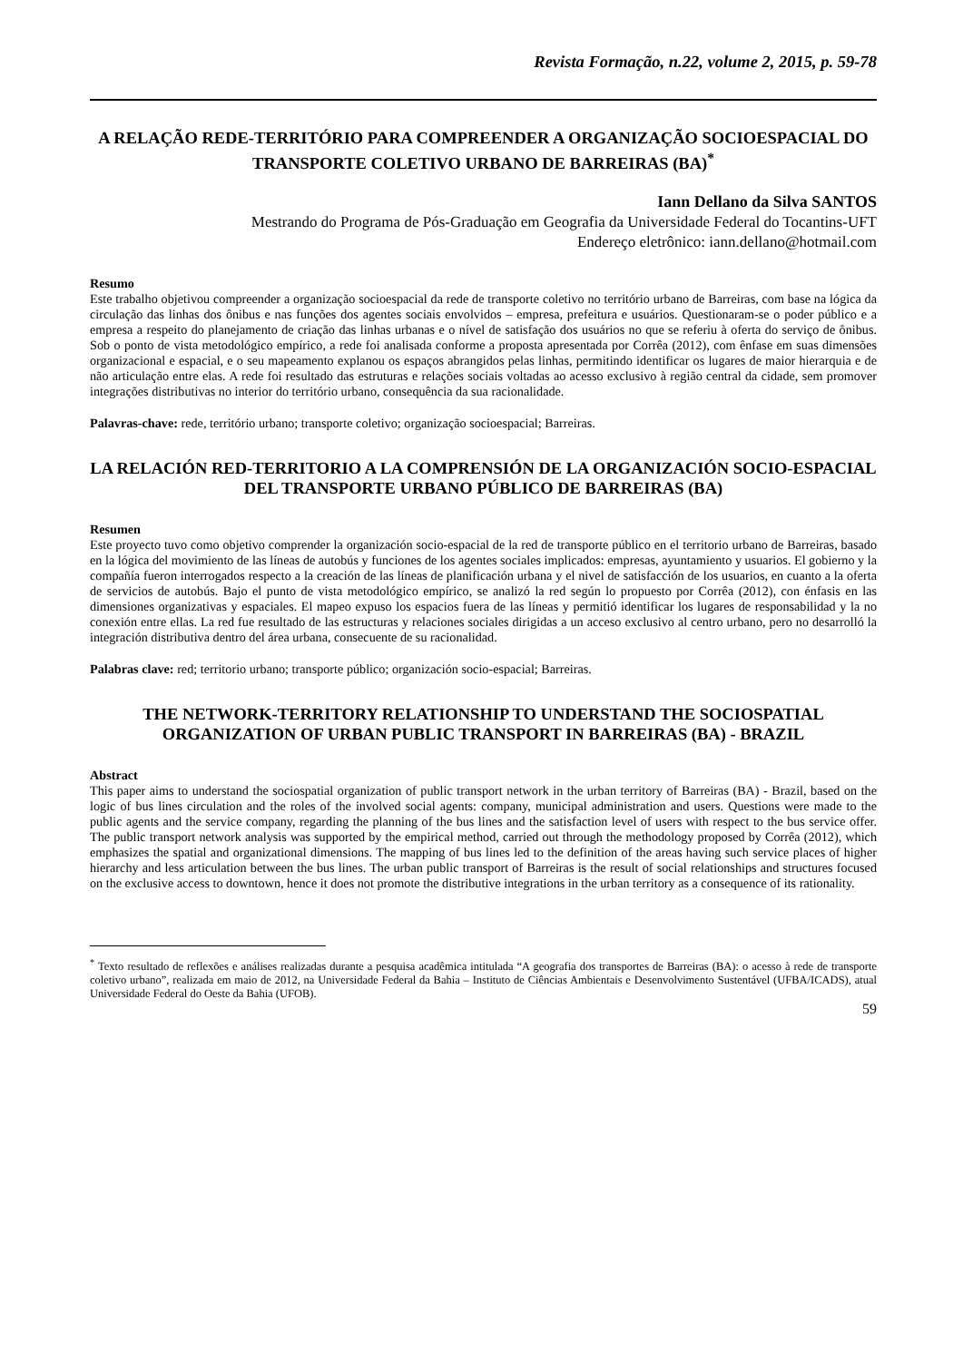Revista Formação, n.22, volume 2, 2015, p. 59-78
A RELAÇÃO REDE-TERRITÓRIO PARA COMPREENDER A ORGANIZAÇÃO SOCIOESPACIAL DO TRANSPORTE COLETIVO URBANO DE BARREIRAS (BA)<sup>*</sup>
Iann Dellano da Silva SANTOS
Mestrando do Programa de Pós-Graduação em Geografia da Universidade Federal do Tocantins-UFT
Endereço eletrônico: iann.dellano@hotmail.com
Resumo
Este trabalho objetivou compreender a organização socioespacial da rede de transporte coletivo no território urbano de Barreiras, com base na lógica da circulação das linhas dos ônibus e nas funções dos agentes sociais envolvidos – empresa, prefeitura e usuários. Questionaram-se o poder público e a empresa a respeito do planejamento de criação das linhas urbanas e o nível de satisfação dos usuários no que se referiu à oferta do serviço de ônibus. Sob o ponto de vista metodológico empírico, a rede foi analisada conforme a proposta apresentada por Corrêa (2012), com ênfase em suas dimensões organizacional e espacial, e o seu mapeamento explanou os espaços abrangidos pelas linhas, permitindo identificar os lugares de maior hierarquia e de não articulação entre elas. A rede foi resultado das estruturas e relações sociais voltadas ao acesso exclusivo à região central da cidade, sem promover integrações distributivas no interior do território urbano, consequência da sua racionalidade.
Palavras-chave: rede, território urbano; transporte coletivo; organização socioespacial; Barreiras.
LA RELACIÓN RED-TERRITORIO A LA COMPRENSIÓN DE LA ORGANIZACIÓN SOCIO-ESPACIAL DEL TRANSPORTE URBANO PÚBLICO DE BARREIRAS (BA)
Resumen
Este proyecto tuvo como objetivo comprender la organización socio-espacial de la red de transporte público en el territorio urbano de Barreiras, basado en la lógica del movimiento de las líneas de autobús y funciones de los agentes sociales implicados: empresas, ayuntamiento y usuarios. El gobierno y la compañía fueron interrogados respecto a la creación de las líneas de planificación urbana y el nivel de satisfacción de los usuarios, en cuanto a la oferta de servicios de autobús. Bajo el punto de vista metodológico empírico, se analizó la red según lo propuesto por Corrêa (2012), con énfasis en las dimensiones organizativas y espaciales. El mapeo expuso los espacios fuera de las líneas y permitió identificar los lugares de responsabilidad y la no conexión entre ellas. La red fue resultado de las estructuras y relaciones sociales dirigidas a un acceso exclusivo al centro urbano, pero no desarrolló la integración distributiva dentro del área urbana, consecuente de su racionalidad.
Palabras clave: red; territorio urbano; transporte público; organización socio-espacial; Barreiras.
THE NETWORK-TERRITORY RELATIONSHIP TO UNDERSTAND THE SOCIOSPATIAL ORGANIZATION OF URBAN PUBLIC TRANSPORT IN BARREIRAS (BA) - BRAZIL
Abstract
This paper aims to understand the sociospatial organization of public transport network in the urban territory of Barreiras (BA) - Brazil, based on the logic of bus lines circulation and the roles of the involved social agents: company, municipal administration and users. Questions were made to the public agents and the service company, regarding the planning of the bus lines and the satisfaction level of users with respect to the bus service offer. The public transport network analysis was supported by the empirical method, carried out through the methodology proposed by Corrêa (2012), which emphasizes the spatial and organizational dimensions. The mapping of bus lines led to the definition of the areas having such service places of higher hierarchy and less articulation between the bus lines. The urban public transport of Barreiras is the result of social relationships and structures focused on the exclusive access to downtown, hence it does not promote the distributive integrations in the urban territory as a consequence of its rationality.
<sup>*</sup> Texto resultado de reflexões e análises realizadas durante a pesquisa acadêmica intitulada “A geografia dos transportes de Barreiras (BA): o acesso à rede de transporte coletivo urbano”, realizada em maio de 2012, na Universidade Federal da Bahia – Instituto de Ciências Ambientais e Desenvolvimento Sustentável (UFBA/ICADS), atual Universidade Federal do Oeste da Bahia (UFOB).
59